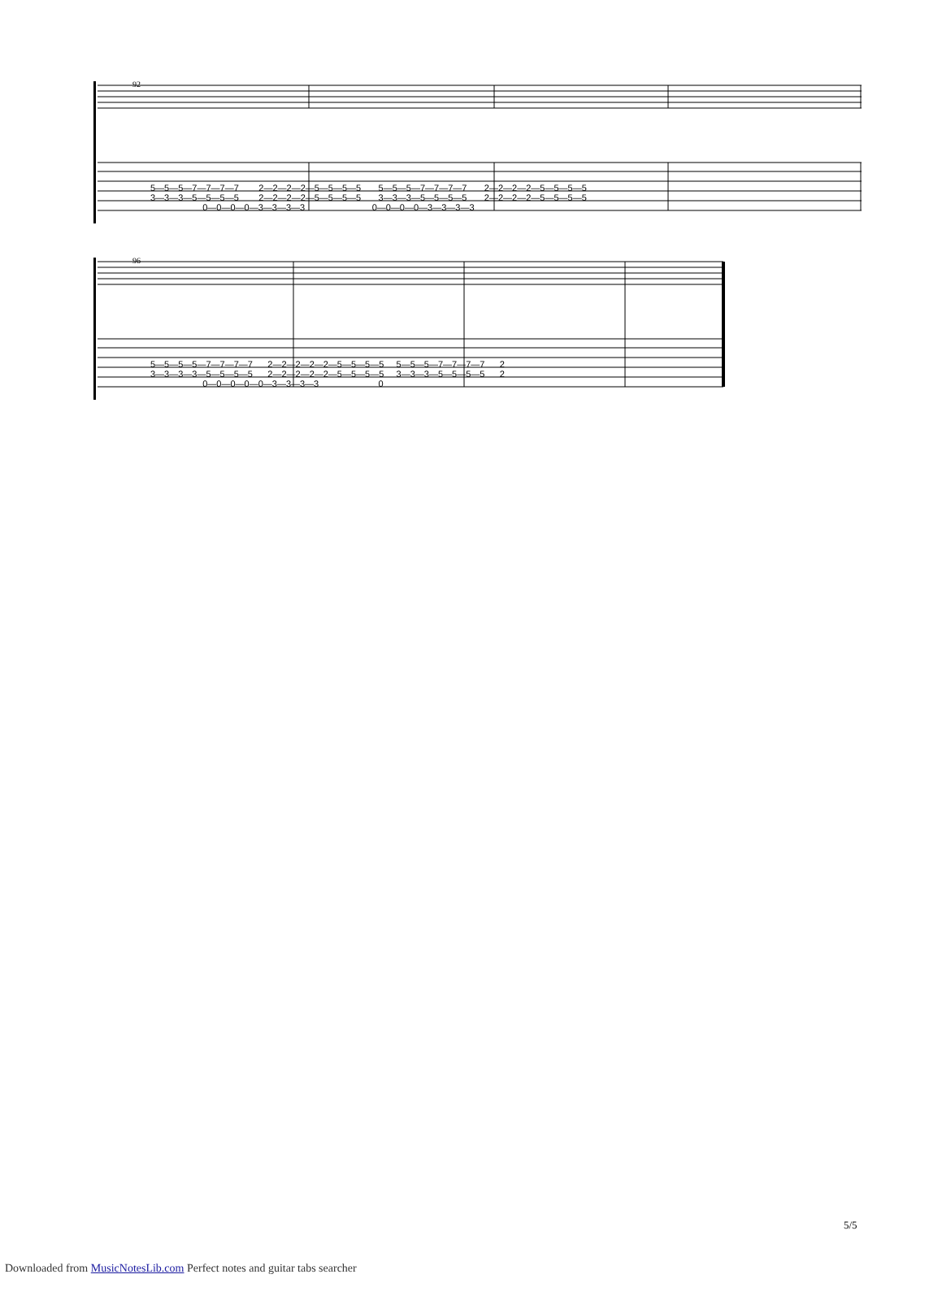92
5—5—5—7—7—7—7 2—2—2—2—5—5—5—5 5—5—5—7—7—7—7 2—2—2—2—5—5—5—5 3—3—3—5—5—5—5 2—2—2—2—5—5—5—5 3—3—3—5—5—5—5 2—2—2—2—5—5—5—5 0—0—0—0—3—3—3—3 0—0—0—0—3—3—3—3
96
5—5—5—5—7—7—7—7 2—2—2—2—2—5—5—5—5 5—5—5—7—7—7—7 2 3—3—3—3—5—5—5—5 2—2—2—2—2—5—5—5—5 3—3—3—5—5—5—5 2 0—0—0—0—0—3—3—3—3 0
5/5
Downloaded from MusicNotesLib.com Perfect notes and guitar tabs searcher